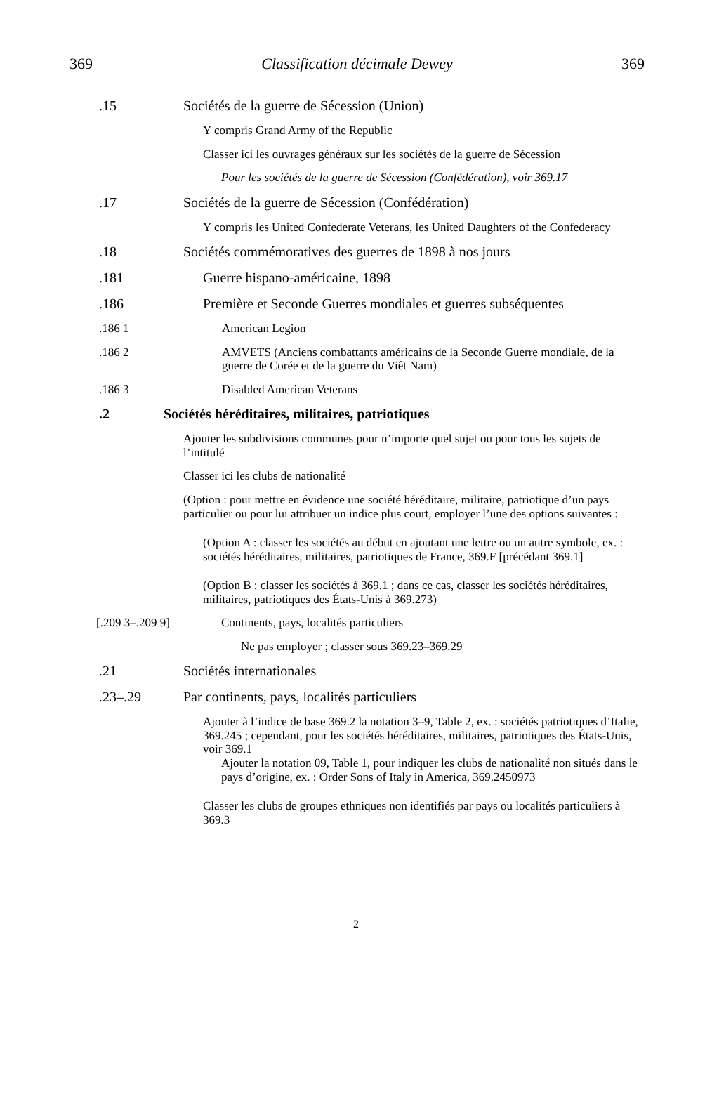369 Classification décimale Dewey 369
.15 Sociétés de la guerre de Sécession (Union)
Y compris Grand Army of the Republic
Classer ici les ouvrages généraux sur les sociétés de la guerre de Sécession
Pour les sociétés de la guerre de Sécession (Confédération), voir 369.17
.17 Sociétés de la guerre de Sécession (Confédération)
Y compris les United Confederate Veterans, les United Daughters of the Confederacy
.18 Sociétés commémoratives des guerres de 1898 à nos jours
.181 Guerre hispano-américaine, 1898
.186 Première et Seconde Guerres mondiales et guerres subséquentes
.186 1 American Legion
.186 2 AMVETS (Anciens combattants américains de la Seconde Guerre mondiale, de la guerre de Corée et de la guerre du Viêt Nam)
.186 3 Disabled American Veterans
.2 Sociétés héréditaires, militaires, patriotiques
Ajouter les subdivisions communes pour n’importe quel sujet ou pour tous les sujets de l’intitulé
Classer ici les clubs de nationalité
(Option : pour mettre en évidence une société héréditaire, militaire, patriotique d’un pays particulier ou pour lui attribuer un indice plus court, employer l’une des options suivantes :
(Option A : classer les sociétés au début en ajoutant une lettre ou un autre symbole, ex. : sociétés héréditaires, militaires, patriotiques de France, 369.F [précédant 369.1]
(Option B : classer les sociétés à 369.1 ; dans ce cas, classer les sociétés héréditaires, militaires, patriotiques des États-Unis à 369.273)
[.209 3–.209 9] Continents, pays, localités particuliers
Ne pas employer ; classer sous 369.23–369.29
.21 Sociétés internationales
.23–.29 Par continents, pays, localités particuliers
Ajouter à l’indice de base 369.2 la notation 3–9, Table 2, ex. : sociétés patriotiques d’Italie, 369.245 ; cependant, pour les sociétés héréditaires, militaires, patriotiques des États-Unis, voir 369.1
Ajouter la notation 09, Table 1, pour indiquer les clubs de nationalité non situés dans le pays d’origine, ex. : Order Sons of Italy in America, 369.2450973
Classer les clubs de groupes ethniques non identifiés par pays ou localités particuliers à 369.3
2